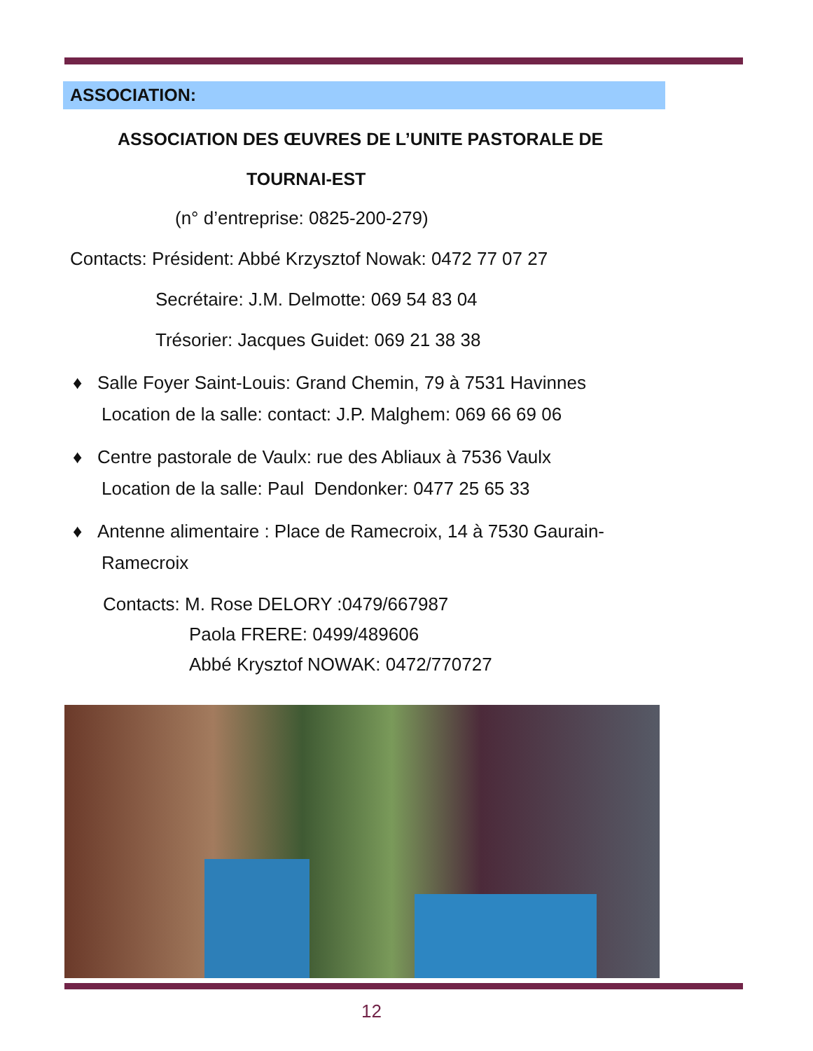ASSOCIATION:
ASSOCIATION DES ŒUVRES DE L’UNITE PASTORALE DE
TOURNAI-EST
(n° d’entreprise: 0825-200-279)
Contacts: Président: Abbé Krzysztof Nowak: 0472 77 07 27
Secrétaire: J.M. Delmotte: 069 54 83 04
Trésorier: Jacques Guidet: 069 21 38 38
♦ Salle Foyer Saint-Louis: Grand Chemin, 79 à 7531 Havinnes
Location de la salle: contact: J.P. Malghem: 069 66 69 06
♦ Centre pastorale de Vaulx: rue des Abliaux à 7536 Vaulx
Location de la salle: Paul Dendonker: 0477 25 65 33
♦ Antenne alimentaire : Place de Ramecroix, 14 à 7530 Gaurain-
Ramecroix
Contacts: M. Rose DELORY :0479/667987
Paola FRERE: 0499/489606
Abbé Krysztof NOWAK: 0472/770727
12